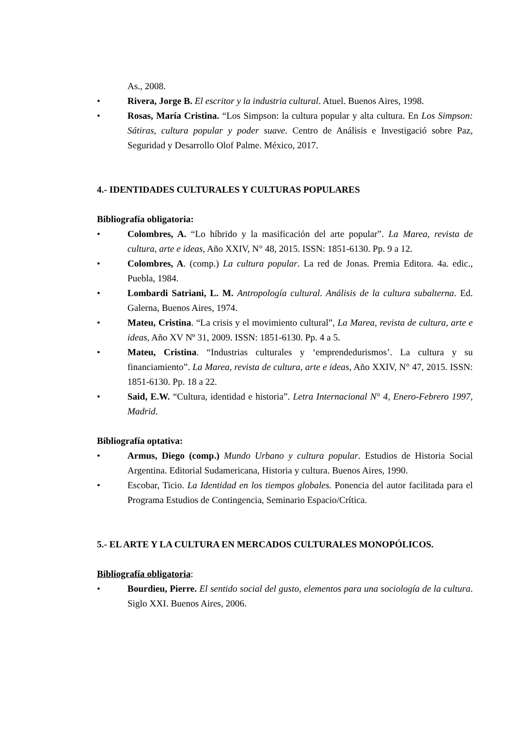As., 2008.
• Rivera, Jorge B. El escritor y la industria cultural. Atuel. Buenos Aires, 1998.
• Rosas, María Cristina. “Los Simpson: la cultura popular y alta cultura. En Los Simpson: Sátiras, cultura popular y poder suave. Centro de Análisis e Investigació sobre Paz, Seguridad y Desarrollo Olof Palme. México, 2017.
4.- IDENTIDADES CULTURALES Y CULTURAS POPULARES
Bibliografía obligatoria:
• Colombres, A. “Lo híbrido y la masificación del arte popular”. La Marea, revista de cultura, arte e ideas, Año XXIV, N° 48, 2015. ISSN: 1851-6130. Pp. 9 a 12.
• Colombres, A. (comp.) La cultura popular. La red de Jonas. Premia Editora. 4a. edic., Puebla, 1984.
• Lombardi Satriani, L. M. Antropología cultural. Análisis de la cultura subalterna. Ed. Galerna, Buenos Aires, 1974.
• Mateu, Cristina. “La crisis y el movimiento cultural”, La Marea, revista de cultura, arte e ideas, Año XV Nº 31, 2009. ISSN: 1851-6130. Pp. 4 a 5.
• Mateu, Cristina. “Industrias culturales y ‘emprendedurismos’. La cultura y su financiamiento”. La Marea, revista de cultura, arte e ideas, Año XXIV, N° 47, 2015. ISSN: 1851-6130. Pp. 18 a 22.
• Said, E.W. “Cultura, identidad e historia”. Letra Internacional N° 4, Enero-Febrero 1997, Madrid.
Bibliografía optativa:
• Armus, Diego (comp.) Mundo Urbano y cultura popular. Estudios de Historia Social Argentina. Editorial Sudamericana, Historia y cultura. Buenos Aires, 1990.
• Escobar, Ticio. La Identidad en los tiempos globales. Ponencia del autor facilitada para el Programa Estudios de Contingencia, Seminario Espacio/Crítica.
5.- EL ARTE Y LA CULTURA EN MERCADOS CULTURALES MONOPÓLICOS.
Bibliografía obligatoria:
• Bourdieu, Pierre. El sentido social del gusto, elementos para una sociología de la cultura. Siglo XXI. Buenos Aires, 2006.